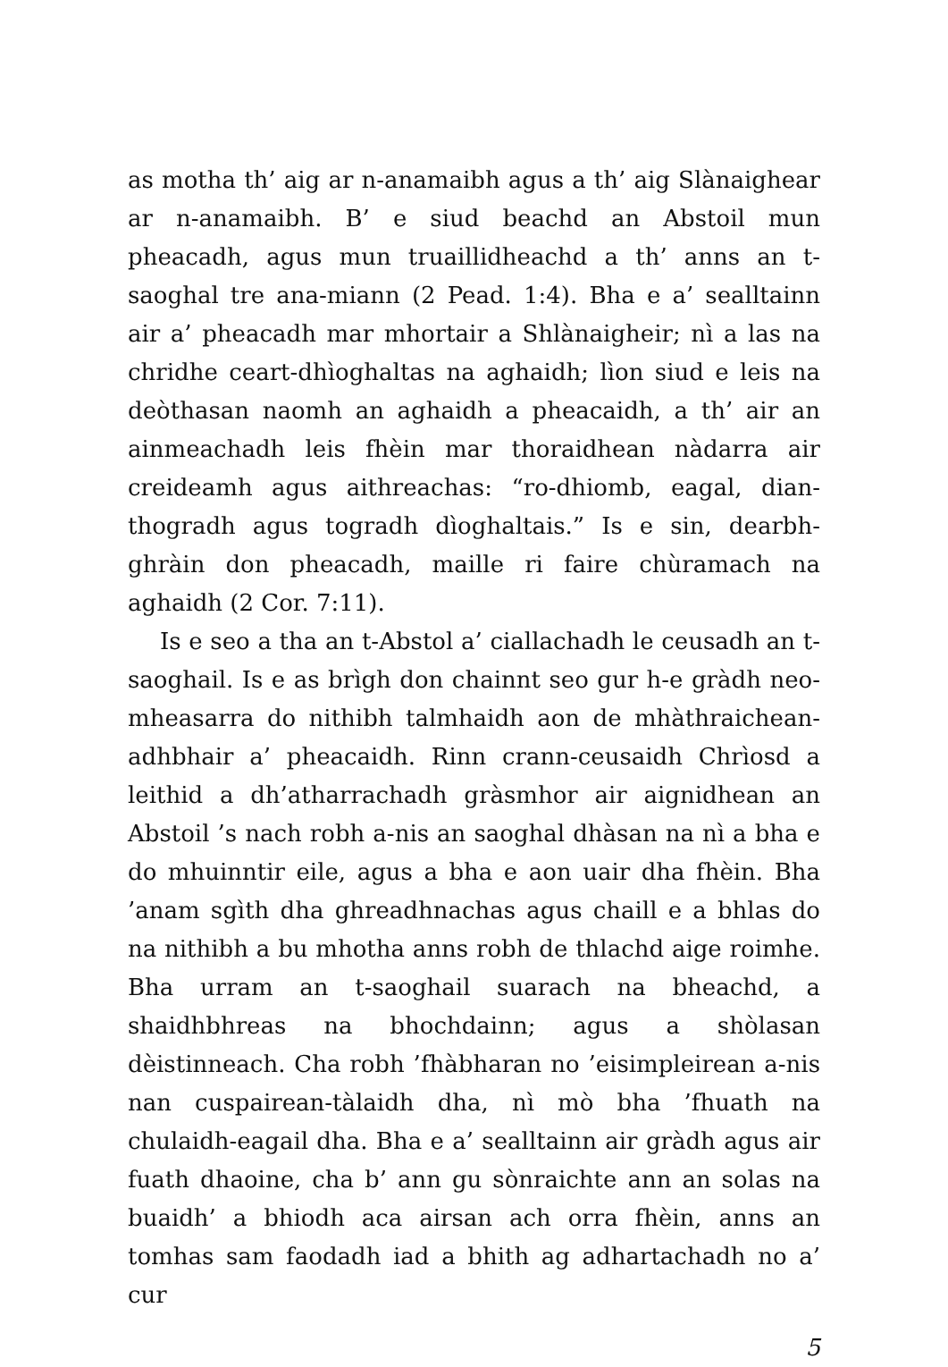as motha th’ aig ar n-anamaibh agus a th’ aig Slànaighear ar n-anamaibh. B’ e siud beachd an Abstoil mun pheacadh, agus mun truaillidheachd a th’ anns an t-saoghal tre ana-miann (2 Pead. 1:4). Bha e a’ sealltainn air a’ pheacadh mar mhortair a Shlànaigheir; nì a las na chridhe ceart-dhìoghaltas na aghaidh; lìon siud e leis na deòthasan naomh an aghaidh a pheacaidh, a th’ air an ainmeachadh leis fhèin mar thoraidhean nàdarra air creideamh agus aithreachas: “ro-dhiomb, eagal, dian-thogradh agus togradh dìoghaltais.” Is e sin, dearbh-ghràin don pheacadh, maille ri faire chùramach na aghaidh (2 Cor. 7:11).
Is e seo a tha an t-Abstol a’ ciallachadh le ceusadh an t-saoghail. Is e as brìgh don chainnt seo gur h-e gràdh neo-mheasarra do nithibh talmhaidh aon de mhàthraichean-adhbhair a’ pheacaidh. Rinn crann-ceusaidh Chrìosd a leithid a dh’atharrachadh gràsmhor air aignidhean an Abstoil ’s nach robh a-nis an saoghal dhàsan na nì a bha e do mhuinntir eile, agus a bha e aon uair dha fhèin. Bha ’anam sgìth dha ghreadhnachas agus chaill e a bhlas do na nithibh a bu mhotha anns robh de thlachd aige roimhe. Bha urram an t-saoghail suarach na bheachd, a shaidhbhreas na bhochdainn; agus a shòlasan dèistinneach. Cha robh ’fhàbharan no ’eisimpleirean a-nis nan cuspairean-tàlaidh dha, nì mò bha ’fhuath na chulaidh-eagail dha. Bha e a’ sealltainn air gràdh agus air fuath dhaoine, cha b’ ann gu sònraichte ann an solas na buaidh’ a bhiodh aca airsan ach orra fhèin, anns an tomhas sam faodadh iad a bhith ag adhartachadh no a’ cur
5